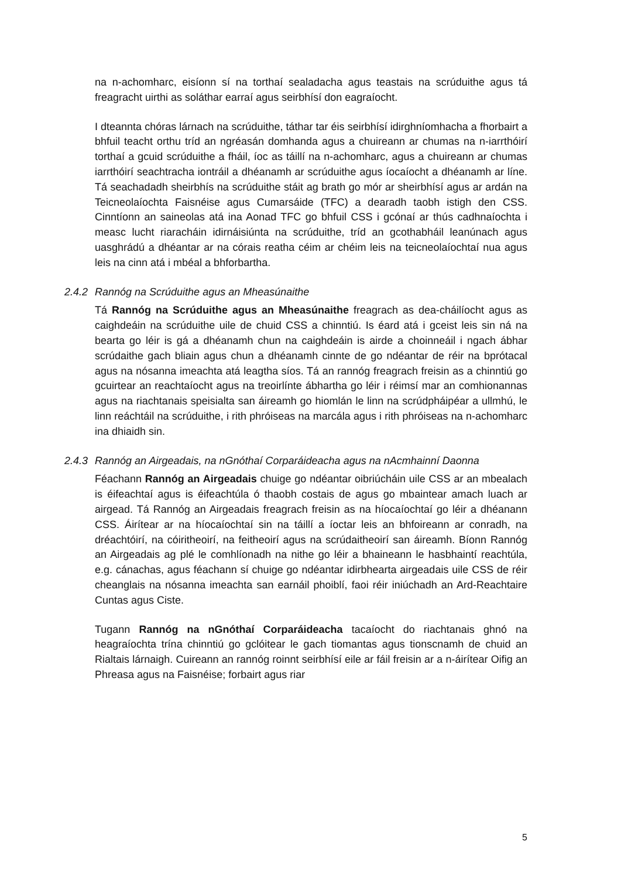na n-achomharc, eisíonn sí na torthaí sealadacha agus teastais na scrúduithe agus tá freagracht uirthi as soláthar earraí agus seirbhísí don eagraíocht.
I dteannta chóras lárnach na scrúduithe, táthar tar éis seirbhísí idirghníomhacha a fhorbairt a bhfuil teacht orthu tríd an ngréasán domhanda agus a chuireann ar chumas na n-iarrthóirí torthaí a gcuid scrúduithe a fháil, íoc as táillí na n-achomharc, agus a chuireann ar chumas iarrthóirí seachtracha iontráil a dhéanamh ar scrúduithe agus íocaíocht a dhéanamh ar líne. Tá seachadadh sheirbhís na scrúduithe stáit ag brath go mór ar sheirbhísí agus ar ardán na Teicneolaíochta Faisnéise agus Cumarsáide (TFC) a dearadh taobh istigh den CSS. Cinntíonn an saineolas atá ina Aonad TFC go bhfuil CSS i gcónaí ar thús cadhnaíochta i measc lucht riaracháin idirnáisiúnta na scrúduithe, tríd an gcothabháil leanúnach agus uasghrádú a dhéantar ar na córais reatha céim ar chéim leis na teicneolaíochtaí nua agus leis na cinn atá i mbéal a bhforbartha.
2.4.2 Rannóg na Scrúduithe agus an Mheasúnaithe
Tá Rannóg na Scrúduithe agus an Mheasúnaithe freagrach as dea-cháilíocht agus as caighdeáin na scrúduithe uile de chuid CSS a chinntiú. Is éard atá i gceist leis sin ná na bearta go léir is gá a dhéanamh chun na caighdeáin is airde a choinneáil i ngach ábhar scrúdaithe gach bliain agus chun a dhéanamh cinnte de go ndéantar de réir na bprótacal agus na nósanna imeachta atá leagtha síos. Tá an rannóg freagrach freisin as a chinntiú go gcuirtear an reachtaíocht agus na treoirlínte ábhartha go léir i réimsí mar an comhionannas agus na riachtanais speisialta san áireamh go hiomlán le linn na scrúdpháipéar a ullmhú, le linn reáchtáil na scrúduithe, i rith phróiseas na marcála agus i rith phróiseas na n-achomharc ina dhiaidh sin.
2.4.3 Rannóg an Airgeadais, na nGnóthaí Corparáideacha agus na nAcmhainní Daonna
Féachann Rannóg an Airgeadais chuige go ndéantar oibriúcháin uile CSS ar an mbealach is éifeachtaí agus is éifeachtúla ó thaobh costais de agus go mbaintear amach luach ar airgead. Tá Rannóg an Airgeadais freagrach freisin as na híocaíochtaí go léir a dhéanann CSS. Áirítear ar na híocaíochtaí sin na táillí a íoctar leis an bhfoireann ar conradh, na dréachtóirí, na cóiritheoirí, na feitheoirí agus na scrúdaitheoirí san áireamh. Bíonn Rannóg an Airgeadais ag plé le comhlíonadh na nithe go léir a bhaineann le hasbhaintí reachtúla, e.g. cánachas, agus féachann sí chuige go ndéantar idirbhearta airgeadais uile CSS de réir cheanglais na nósanna imeachta san earnáil phoiblí, faoi réir iniúchadh an Ard-Reachtaire Cuntas agus Ciste.
Tugann Rannóg na nGnóthaí Corparáideacha tacaíocht do riachtanais ghnó na heagraíochta trína chinntiú go gclóitear le gach tiomantas agus tionscnamh de chuid an Rialtais lárnaigh. Cuireann an rannóg roinnt seirbhísí eile ar fáil freisin ar a n-áirítear Oifig an Phreasa agus na Faisnéise; forbairt agus riar
5